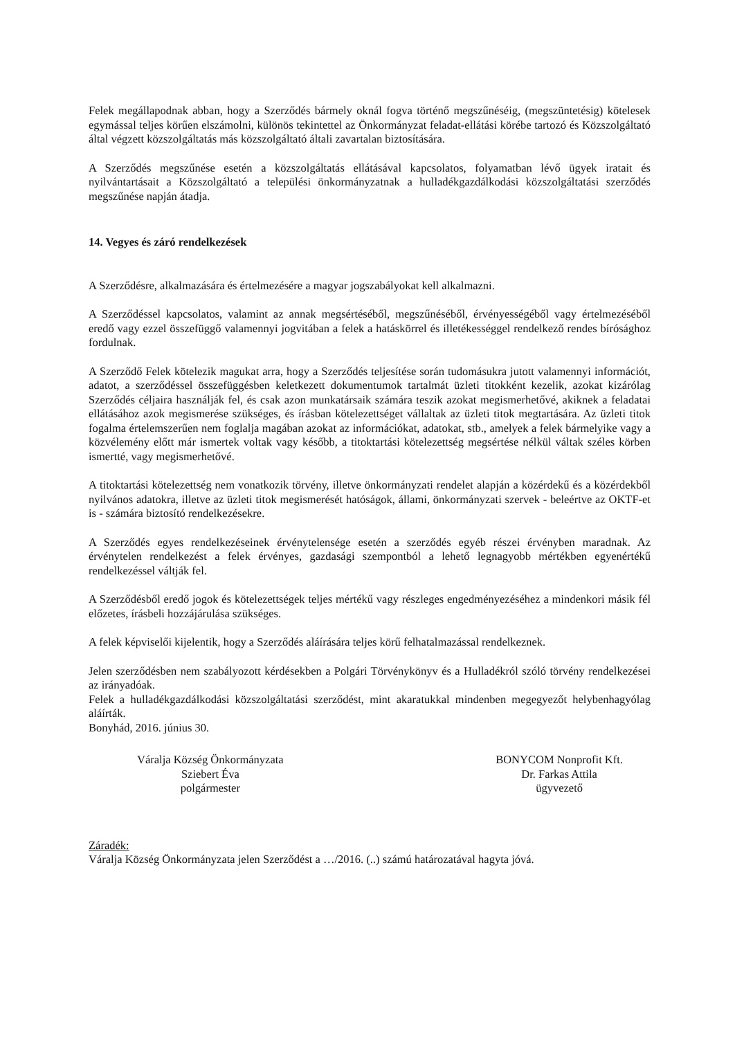Felek megállapodnak abban, hogy a Szerződés bármely oknál fogva történő megszűnéséig, (megszüntetésig) kötelesek egymással teljes körűen elszámolni, különös tekintettel az Önkormányzat feladat-ellátási körébe tartozó és Közszolgáltató által végzett közszolgáltatás más közszolgáltató általi zavartalan biztosítására.
A Szerződés megszűnése esetén a közszolgáltatás ellátásával kapcsolatos, folyamatban lévő ügyek iratait és nyilvántartásait a Közszolgáltató a települési önkormányzatnak a hulladékgazdálkodási közszolgáltatási szerződés megszűnése napján átadja.
14. Vegyes és záró rendelkezések
A Szerződésre, alkalmazására és értelmezésére a magyar jogszabályokat kell alkalmazni.
A Szerződéssel kapcsolatos, valamint az annak megsértéséből, megszűnéséből, érvényességéből vagy értelmezéséből eredő vagy ezzel összefüggő valamennyi jogvitában a felek a hatáskörrel és illetékességgel rendelkező rendes bírósághoz fordulnak.
A Szerződő Felek kötelezik magukat arra, hogy a Szerződés teljesítése során tudomásukra jutott valamennyi információt, adatot, a szerződéssel összefüggésben keletkezett dokumentumok tartalmát üzleti titokként kezelik, azokat kizárólag Szerződés céljaira használják fel, és csak azon munkatársaik számára teszik azokat megismerhetővé, akiknek a feladatai ellátásához azok megismerése szükséges, és írásban kötelezettséget vállaltak az üzleti titok megtartására. Az üzleti titok fogalma értelemszerűen nem foglalja magában azokat az információkat, adatokat, stb., amelyek a felek bármelyike vagy a közvélemény előtt már ismertek voltak vagy később, a titoktartási kötelezettség megsértése nélkül váltak széles körben ismertté, vagy megismerhetővé.
A titoktartási kötelezettség nem vonatkozik törvény, illetve önkormányzati rendelet alapján a közérdekű és a közérdekből nyilvános adatokra, illetve az üzleti titok megismerését hatóságok, állami, önkormányzati szervek - beleértve az OKTF-et is - számára biztosító rendelkezésekre.
A Szerződés egyes rendelkezéseinek érvénytelensége esetén a szerződés egyéb részei érvényben maradnak. Az érvénytelen rendelkezést a felek érvényes, gazdasági szempontból a lehető legnagyobb mértékben egyenértékű rendelkezéssel váltják fel.
A Szerződésből eredő jogok és kötelezettségek teljes mértékű vagy részleges engedményezéséhez a mindenkori másik fél előzetes, írásbeli hozzájárulása szükséges.
A felek képviselői kijelentik, hogy a Szerződés aláírására teljes körű felhatalmazással rendelkeznek.
Jelen szerződésben nem szabályozott kérdésekben a Polgári Törvénykönyv és a Hulladékról szóló törvény rendelkezései az irányadóak.
Felek a hulladékgazdálkodási közszolgáltatási szerződést, mint akaratukkal mindenben megegyezőt helybenhagyólag aláírták.
Bonyhád, 2016. június 30.
Váralja Község Önkormányzata
Sziebert Éva
polgármester
BONYCOM Nonprofit Kft.
Dr. Farkas Attila
ügyvezető
Záradék:
Váralja Község Önkormányzata jelen Szerződést a …/2016. (..) számú határozatával hagyta jóvá.